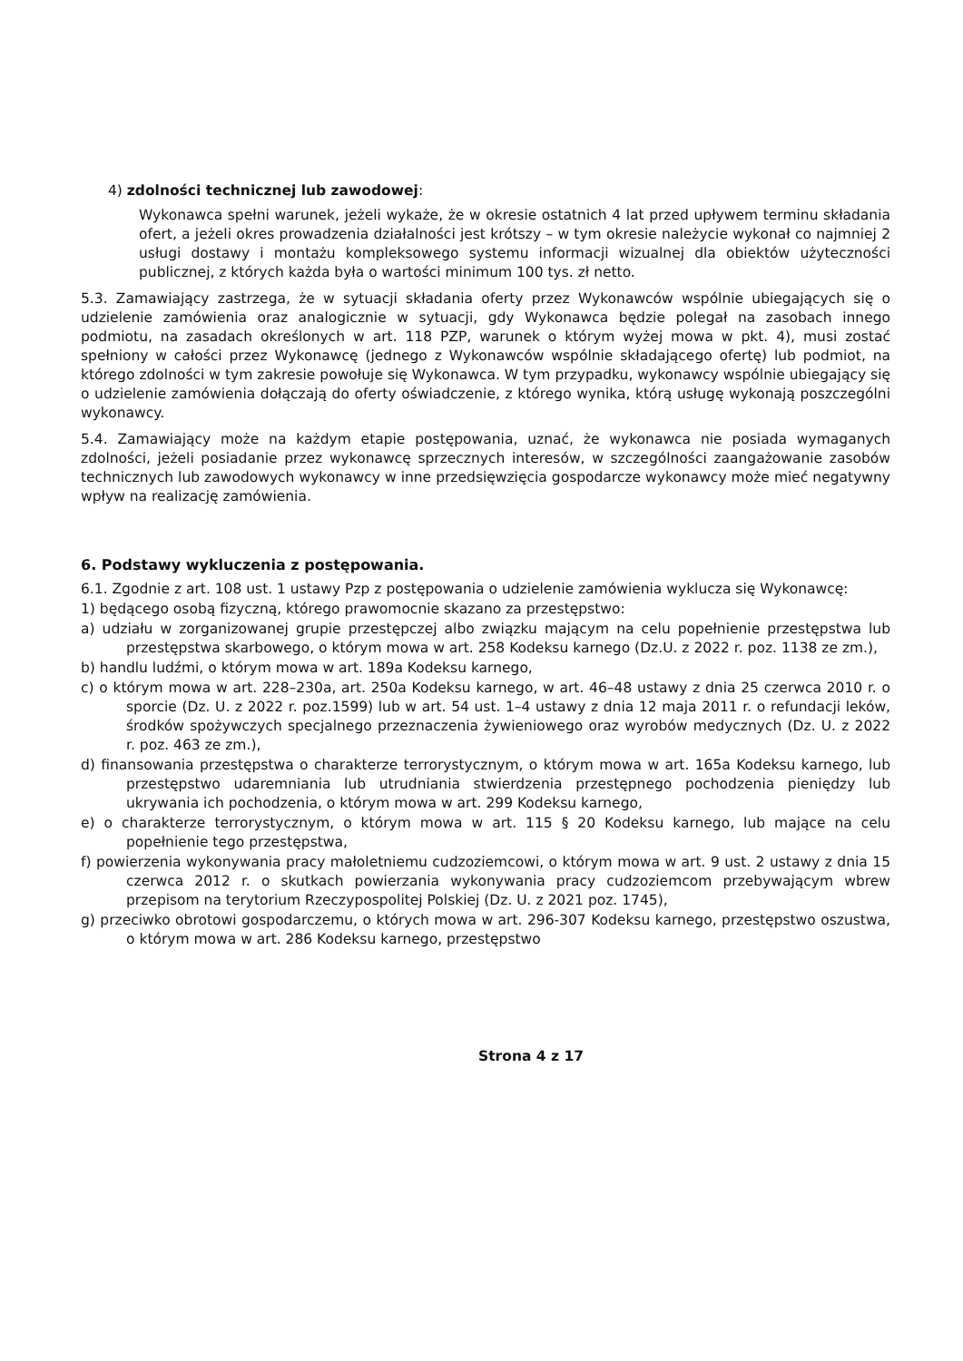4) zdolności technicznej lub zawodowej:
Wykonawca spełni warunek, jeżeli wykaże, że w okresie ostatnich 4 lat przed upływem terminu składania ofert, a jeżeli okres prowadzenia działalności jest krótszy – w tym okresie należycie wykonał co najmniej 2 usługi dostawy i montażu kompleksowego systemu informacji wizualnej dla obiektów użyteczności publicznej, z których każda była o wartości minimum 100 tys. zł netto.
5.3. Zamawiający zastrzega, że w sytuacji składania oferty przez Wykonawców wspólnie ubiegających się o udzielenie zamówienia oraz analogicznie w sytuacji, gdy Wykonawca będzie polegał na zasobach innego podmiotu, na zasadach określonych w art. 118 PZP, warunek o którym wyżej mowa w pkt. 4), musi zostać spełniony w całości przez Wykonawcę (jednego z Wykonawców wspólnie składającego ofertę) lub podmiot, na którego zdolności w tym zakresie powołuje się Wykonawca. W tym przypadku, wykonawcy wspólnie ubiegający się o udzielenie zamówienia dołączają do oferty oświadczenie, z którego wynika, którą usługę wykonają poszczególni wykonawcy.
5.4. Zamawiający może na każdym etapie postępowania, uznać, że wykonawca nie posiada wymaganych zdolności, jeżeli posiadanie przez wykonawcę sprzecznych interesów, w szczególności zaangażowanie zasobów technicznych lub zawodowych wykonawcy w inne przedsięwzięcia gospodarcze wykonawcy może mieć negatywny wpływ na realizację zamówienia.
6. Podstawy wykluczenia z postępowania.
6.1. Zgodnie z art. 108 ust. 1 ustawy Pzp z postępowania o udzielenie zamówienia wyklucza się Wykonawcę:
1) będącego osobą fizyczną, którego prawomocnie skazano za przestępstwo:
a) udziału w zorganizowanej grupie przestępczej albo związku mającym na celu popełnienie przestępstwa lub przestępstwa skarbowego, o którym mowa w art. 258 Kodeksu karnego (Dz.U. z 2022 r. poz. 1138 ze zm.),
b) handlu ludźmi, o którym mowa w art. 189a Kodeksu karnego,
c) o którym mowa w art. 228–230a, art. 250a Kodeksu karnego, w art. 46–48 ustawy z dnia 25 czerwca 2010 r. o sporcie (Dz. U. z 2022 r. poz.1599) lub w art. 54 ust. 1–4 ustawy z dnia 12 maja 2011 r. o refundacji leków, środków spożywczych specjalnego przeznaczenia żywieniowego oraz wyrobów medycznych (Dz. U. z 2022 r. poz. 463 ze zm.),
d) finansowania przestępstwa o charakterze terrorystycznym, o którym mowa w art. 165a Kodeksu karnego, lub przestępstwo udaremniania lub utrudniania stwierdzenia przestępnego pochodzenia pieniędzy lub ukrywania ich pochodzenia, o którym mowa w art. 299 Kodeksu karnego,
e) o charakterze terrorystycznym, o którym mowa w art. 115 § 20 Kodeksu karnego, lub mające na celu popełnienie tego przestępstwa,
f) powierzenia wykonywania pracy małoletniemu cudzoziemcowi, o którym mowa w art. 9 ust. 2 ustawy z dnia 15 czerwca 2012 r. o skutkach powierzania wykonywania pracy cudzoziemcom przebywającym wbrew przepisom na terytorium Rzeczypospolitej Polskiej (Dz. U. z 2021 poz. 1745),
g) przeciwko obrotowi gospodarczemu, o których mowa w art. 296-307 Kodeksu karnego, przestępstwo oszustwa, o którym mowa w art. 286 Kodeksu karnego, przestępstwo
Strona 4 z 17